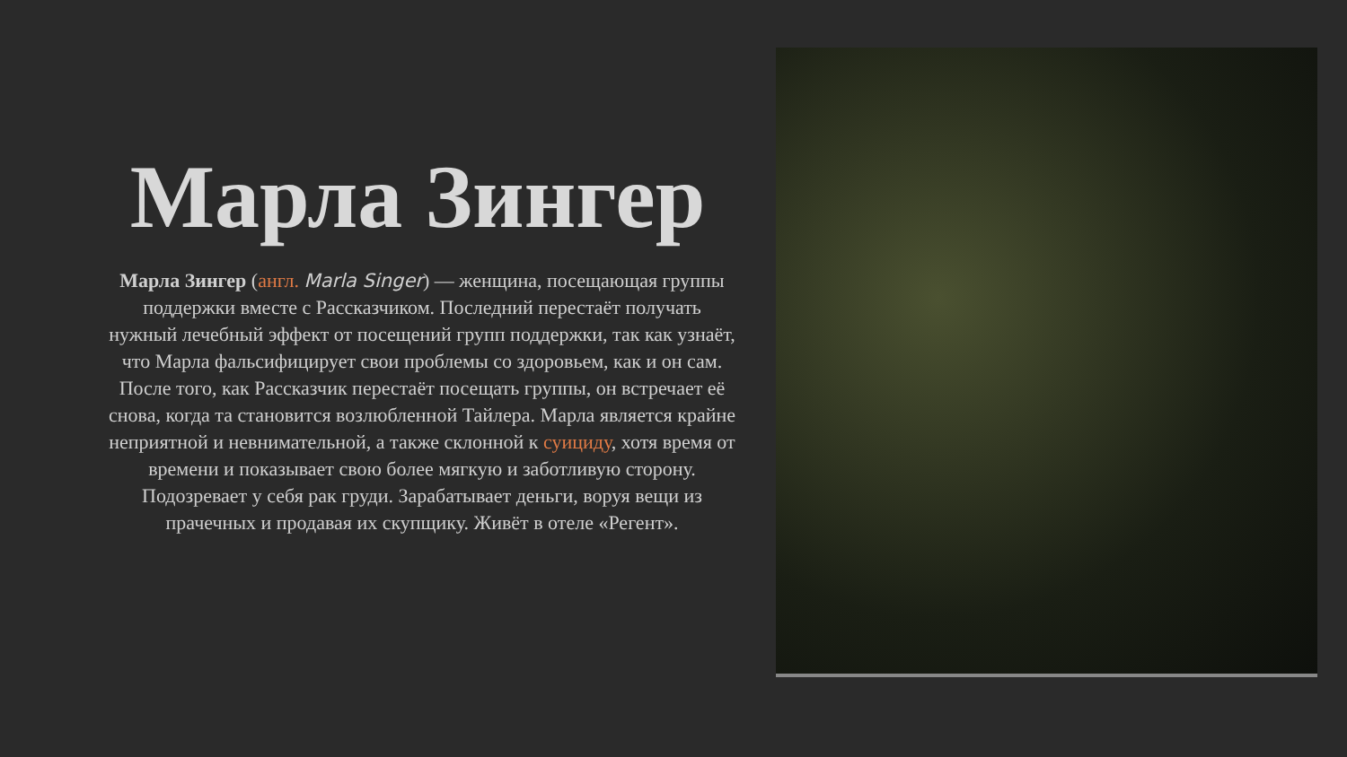Марла Зингер
Марла Зингер (англ. Marla Singer) — женщина, посещающая группы поддержки вместе с Рассказчиком. Последний перестаёт получать нужный лечебный эффект от посещений групп поддержки, так как узнаёт, что Марла фальсифицирует свои проблемы со здоровьем, как и он сам. После того, как Рассказчик перестаёт посещать группы, он встречает её снова, когда та становится возлюбленной Тайлера. Марла является крайне неприятной и невнимательной, а также склонной к суициду, хотя время от времени и показывает свою более мягкую и заботливую сторону. Подозревает у себя рак груди. Зарабатывает деньги, воруя вещи из прачечных и продавая их скупщику. Живёт в отеле «Регент».